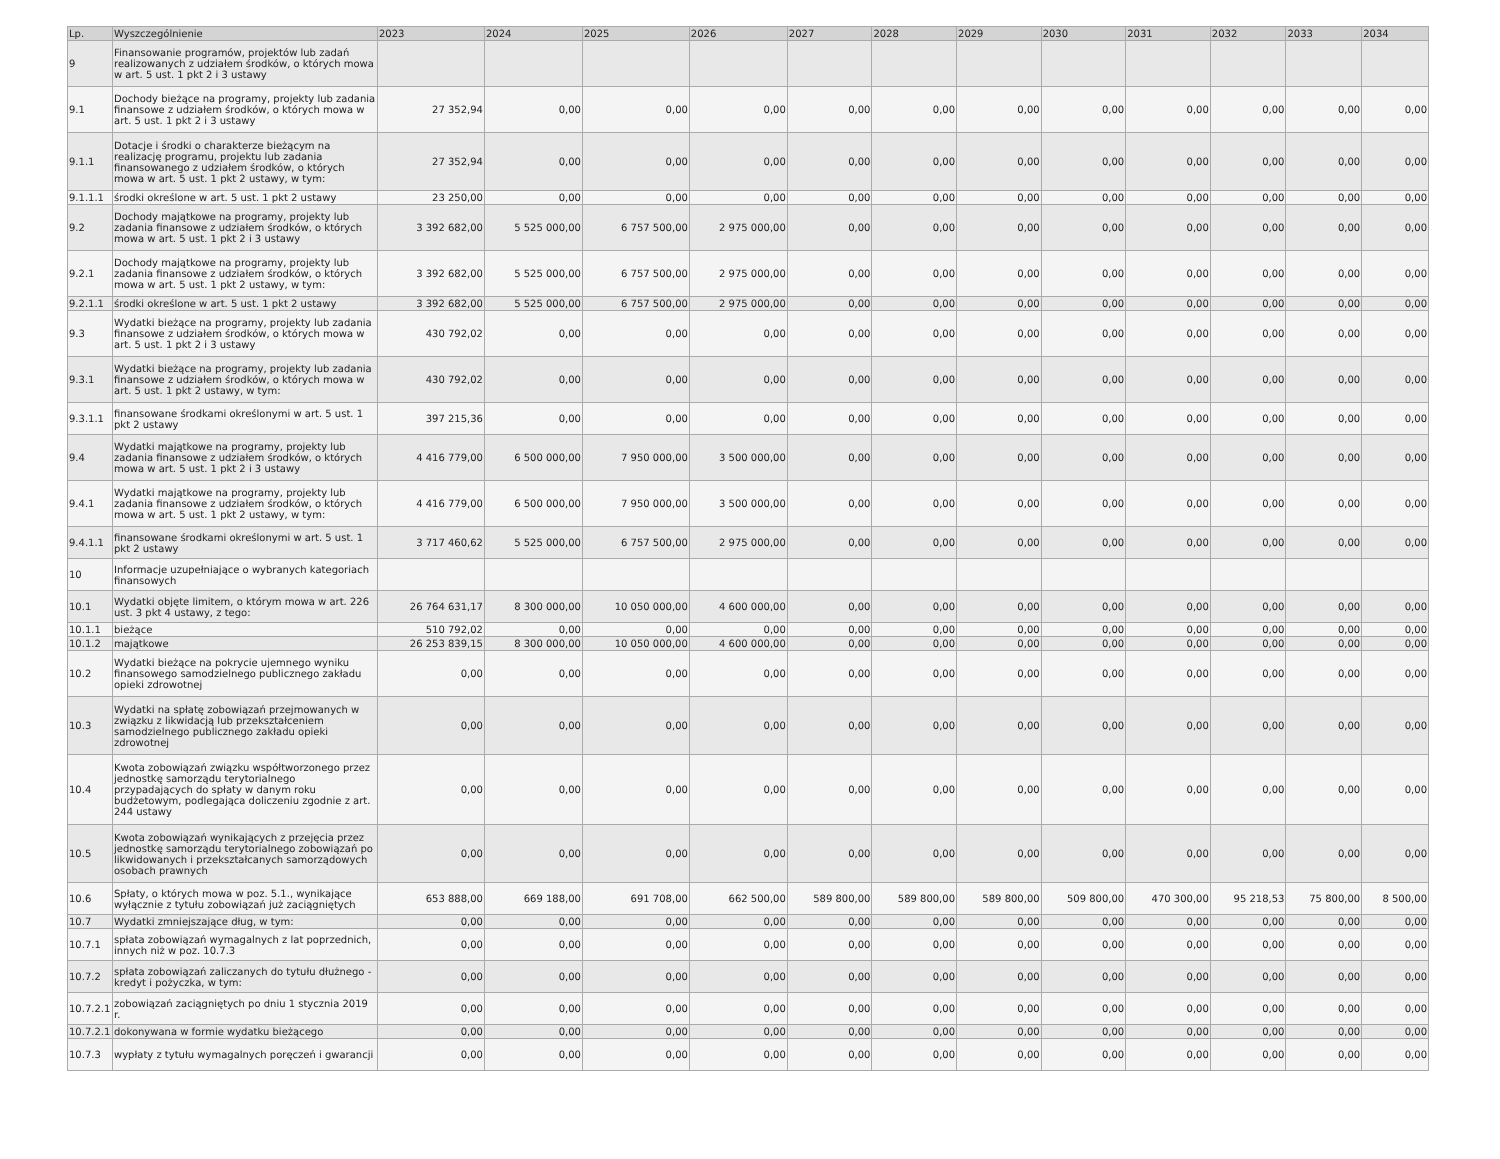| Lp. | Wyszczególnienie | 2023 | 2024 | 2025 | 2026 | 2027 | 2028 | 2029 | 2030 | 2031 | 2032 | 2033 | 2034 |
| --- | --- | --- | --- | --- | --- | --- | --- | --- | --- | --- | --- | --- | --- |
| 9 | Finansowanie programów, projektów lub zadań realizowanych z udziałem środków, o których mowa w art. 5 ust. 1 pkt 2 i 3 ustawy | | | | | | | | | | | | |
| 9.1 | Dochody bieżące na programy, projekty lub zadania finansowe z udziałem środków, o których mowa w art. 5 ust. 1 pkt 2 i 3 ustawy | 27 352,94 | 0,00 | 0,00 | 0,00 | 0,00 | 0,00 | 0,00 | 0,00 | 0,00 | 0,00 | 0,00 | 0,00 |
| 9.1.1 | Dotacje i środki o charakterze bieżącym na realizację programu, projektu lub zadania finansowanego z udziałem środków, o których mowa w art. 5 ust. 1 pkt 2 ustawy, w tym: | 27 352,94 | 0,00 | 0,00 | 0,00 | 0,00 | 0,00 | 0,00 | 0,00 | 0,00 | 0,00 | 0,00 | 0,00 |
| 9.1.1.1 | środki określone w art. 5 ust. 1 pkt 2 ustawy | 23 250,00 | 0,00 | 0,00 | 0,00 | 0,00 | 0,00 | 0,00 | 0,00 | 0,00 | 0,00 | 0,00 | 0,00 |
| 9.2 | Dochody majątkowe na programy, projekty lub zadania finansowe z udziałem środków, o których mowa w art. 5 ust. 1 pkt 2 i 3 ustawy | 3 392 682,00 | 5 525 000,00 | 6 757 500,00 | 2 975 000,00 | 0,00 | 0,00 | 0,00 | 0,00 | 0,00 | 0,00 | 0,00 | 0,00 |
| 9.2.1 | Dochody majątkowe na programy, projekty lub zadania finansowe z udziałem środków, o których mowa w art. 5 ust. 1 pkt 2 ustawy, w tym: | 3 392 682,00 | 5 525 000,00 | 6 757 500,00 | 2 975 000,00 | 0,00 | 0,00 | 0,00 | 0,00 | 0,00 | 0,00 | 0,00 | 0,00 |
| 9.2.1.1 | środki określone w art. 5 ust. 1 pkt 2 ustawy | 3 392 682,00 | 5 525 000,00 | 6 757 500,00 | 2 975 000,00 | 0,00 | 0,00 | 0,00 | 0,00 | 0,00 | 0,00 | 0,00 | 0,00 |
| 9.3 | Wydatki bieżące na programy, projekty lub zadania finansowe z udziałem środków, o których mowa w art. 5 ust. 1 pkt 2 i 3 ustawy | 430 792,02 | 0,00 | 0,00 | 0,00 | 0,00 | 0,00 | 0,00 | 0,00 | 0,00 | 0,00 | 0,00 | 0,00 |
| 9.3.1 | Wydatki bieżące na programy, projekty lub zadania finansowe z udziałem środków, o których mowa w art. 5 ust. 1 pkt 2 ustawy, w tym: | 430 792,02 | 0,00 | 0,00 | 0,00 | 0,00 | 0,00 | 0,00 | 0,00 | 0,00 | 0,00 | 0,00 | 0,00 |
| 9.3.1.1 | finansowane środkami określonymi w art. 5 ust. 1 pkt 2 ustawy | 397 215,36 | 0,00 | 0,00 | 0,00 | 0,00 | 0,00 | 0,00 | 0,00 | 0,00 | 0,00 | 0,00 | 0,00 |
| 9.4 | Wydatki majątkowe na programy, projekty lub zadania finansowe z udziałem środków, o których mowa w art. 5 ust. 1 pkt 2 i 3 ustawy | 4 416 779,00 | 6 500 000,00 | 7 950 000,00 | 3 500 000,00 | 0,00 | 0,00 | 0,00 | 0,00 | 0,00 | 0,00 | 0,00 | 0,00 |
| 9.4.1 | Wydatki majątkowe na programy, projekty lub zadania finansowe z udziałem środków, o których mowa w art. 5 ust. 1 pkt 2 ustawy, w tym: | 4 416 779,00 | 6 500 000,00 | 7 950 000,00 | 3 500 000,00 | 0,00 | 0,00 | 0,00 | 0,00 | 0,00 | 0,00 | 0,00 | 0,00 |
| 9.4.1.1 | finansowane środkami określonymi w art. 5 ust. 1 pkt 2 ustawy | 3 717 460,62 | 5 525 000,00 | 6 757 500,00 | 2 975 000,00 | 0,00 | 0,00 | 0,00 | 0,00 | 0,00 | 0,00 | 0,00 | 0,00 |
| 10 | Informacje uzupełniające o wybranych kategoriach finansowych | | | | | | | | | | | | |
| 10.1 | Wydatki objęte limitem, o którym mowa w art. 226 ust. 3 pkt 4 ustawy, z tego: | 26 764 631,17 | 8 300 000,00 | 10 050 000,00 | 4 600 000,00 | 0,00 | 0,00 | 0,00 | 0,00 | 0,00 | 0,00 | 0,00 | 0,00 |
| 10.1.1 | bieżące | 510 792,02 | 0,00 | 0,00 | 0,00 | 0,00 | 0,00 | 0,00 | 0,00 | 0,00 | 0,00 | 0,00 | 0,00 |
| 10.1.2 | majątkowe | 26 253 839,15 | 8 300 000,00 | 10 050 000,00 | 4 600 000,00 | 0,00 | 0,00 | 0,00 | 0,00 | 0,00 | 0,00 | 0,00 | 0,00 |
| 10.2 | Wydatki bieżące na pokrycie ujemnego wyniku finansowego samodzielnego publicznego zakładu opieki zdrowotnej | 0,00 | 0,00 | 0,00 | 0,00 | 0,00 | 0,00 | 0,00 | 0,00 | 0,00 | 0,00 | 0,00 | 0,00 |
| 10.3 | Wydatki na spłatę zobowiązań przejmowanych w związku z likwidacją lub przekształceniem samodzielnego publicznego zakładu opieki zdrowotnej | 0,00 | 0,00 | 0,00 | 0,00 | 0,00 | 0,00 | 0,00 | 0,00 | 0,00 | 0,00 | 0,00 | 0,00 |
| 10.4 | Kwota zobowiązań związku współtworzonego przez jednostkę samorządu terytorialnego przypadających do spłaty w danym roku budżetowym, podlegająca doliczeniu zgodnie z art. 244 ustawy | 0,00 | 0,00 | 0,00 | 0,00 | 0,00 | 0,00 | 0,00 | 0,00 | 0,00 | 0,00 | 0,00 | 0,00 |
| 10.5 | Kwota zobowiązań wynikających z przejęcia przez jednostkę samorządu terytorialnego zobowiązań po likwidowanych i przekształcanych samorządowych osobach prawnych | 0,00 | 0,00 | 0,00 | 0,00 | 0,00 | 0,00 | 0,00 | 0,00 | 0,00 | 0,00 | 0,00 | 0,00 |
| 10.6 | Spłaty, o których mowa w poz. 5.1., wynikające wyłącznie z tytułu zobowiązań już zaciągniętych | 653 888,00 | 669 188,00 | 691 708,00 | 662 500,00 | 589 800,00 | 589 800,00 | 589 800,00 | 509 800,00 | 470 300,00 | 95 218,53 | 75 800,00 | 8 500,00 |
| 10.7 | Wydatki zmniejszające dług, w tym: | 0,00 | 0,00 | 0,00 | 0,00 | 0,00 | 0,00 | 0,00 | 0,00 | 0,00 | 0,00 | 0,00 | 0,00 |
| 10.7.1 | spłata zobowiązań wymagalnych z lat poprzednich, innych niż w poz. 10.7.3 | 0,00 | 0,00 | 0,00 | 0,00 | 0,00 | 0,00 | 0,00 | 0,00 | 0,00 | 0,00 | 0,00 | 0,00 |
| 10.7.2 | spłata zobowiązań zaliczanych do tytułu dłużnego - kredyt i pożyczka, w tym: | 0,00 | 0,00 | 0,00 | 0,00 | 0,00 | 0,00 | 0,00 | 0,00 | 0,00 | 0,00 | 0,00 | 0,00 |
| 10.7.2.1 | zobowiązań zaciągniętych po dniu 1 stycznia 2019 r. | 0,00 | 0,00 | 0,00 | 0,00 | 0,00 | 0,00 | 0,00 | 0,00 | 0,00 | 0,00 | 0,00 | 0,00 |
| 10.7.2.1 | dokonywana w formie wydatku bieżącego | 0,00 | 0,00 | 0,00 | 0,00 | 0,00 | 0,00 | 0,00 | 0,00 | 0,00 | 0,00 | 0,00 | 0,00 |
| 10.7.3 | wypłaty z tytułu wymagalnych poręczeń i gwarancji | 0,00 | 0,00 | 0,00 | 0,00 | 0,00 | 0,00 | 0,00 | 0,00 | 0,00 | 0,00 | 0,00 | 0,00 |